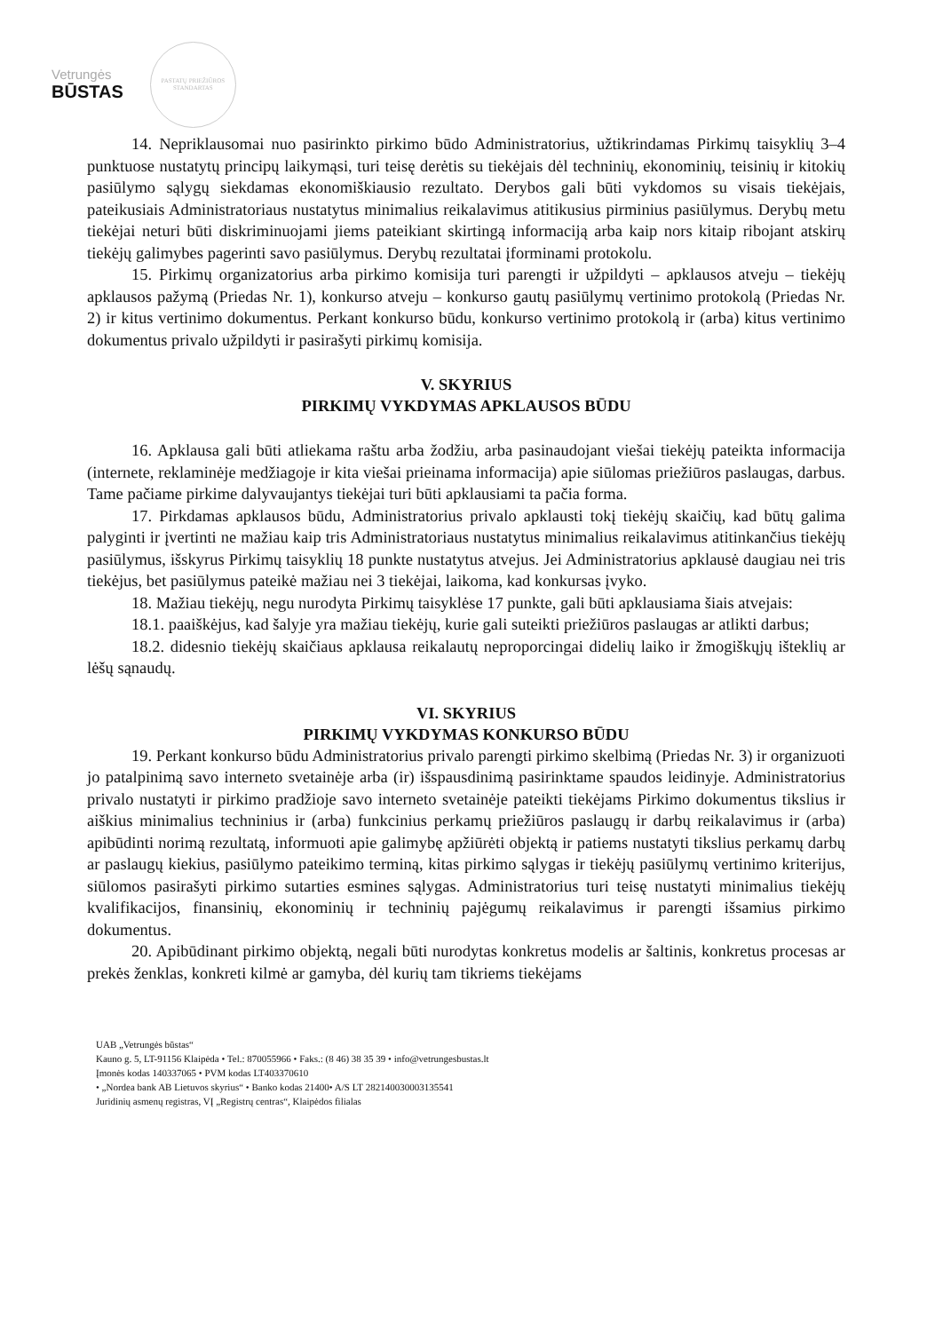Vetrungės
BŪSTAS
PASTATŲ PRIEŽIŪROS STANDARTAS
14. Nepriklausomai nuo pasirinkto pirkimo būdo Administratorius, užtikrindamas Pirkimų taisyklių 3–4 punktuose nustatytų principų laikymąsi, turi teisę derėtis su tiekėjais dėl techninių, ekonominių, teisinių ir kitokių pasiūlymo sąlygų siekdamas ekonomiškiausio rezultato. Derybos gali būti vykdomos su visais tiekėjais, pateikusiais Administratoriaus nustatytus minimalius reikalavimus atitikusius pirminius pasiūlymus. Derybų metu tiekėjai neturi būti diskriminuojami jiems pateikiant skirtingą informaciją arba kaip nors kitaip ribojant atskirų tiekėjų galimybes pagerinti savo pasiūlymus. Derybų rezultatai įforminami protokolu.
15. Pirkimų organizatorius arba pirkimo komisija turi parengti ir užpildyti – apklausos atveju – tiekėjų apklausos pažymą (Priedas Nr. 1), konkurso atveju – konkurso gautų pasiūlymų vertinimo protokolą (Priedas Nr. 2) ir kitus vertinimo dokumentus. Perkant konkurso būdu, konkurso vertinimo protokolą ir (arba) kitus vertinimo dokumentus privalo užpildyti ir pasirašyti pirkimų komisija.
V. SKYRIUS
PIRKIMŲ VYKDYMAS APKLAUSOS BŪDU
16. Apklausa gali būti atliekama raštu arba žodžiu, arba pasinaudojant viešai tiekėjų pateikta informacija (internete, reklaminėje medžiagoje ir kita viešai prieinama informacija) apie siūlomas priežiūros paslaugas, darbus. Tame pačiame pirkime dalyvaujantys tiekėjai turi būti apklausiami ta pačia forma.
17. Pirkdamas apklausos būdu, Administratorius privalo apklausti tokį tiekėjų skaičių, kad būtų galima palyginti ir įvertinti ne mažiau kaip tris Administratoriaus nustatytus minimalius reikalavimus atitinkančius tiekėjų pasiūlymus, išskyrus Pirkimų taisyklių 18 punkte nustatytus atvejus. Jei Administratorius apklausė daugiau nei tris tiekėjus, bet pasiūlymus pateikė mažiau nei 3 tiekėjai, laikoma, kad konkursas įvyko.
18. Mažiau tiekėjų, negu nurodyta Pirkimų taisyklėse 17 punkte, gali būti apklausiama šiais atvejais:
18.1. paaiškėjus, kad šalyje yra mažiau tiekėjų, kurie gali suteikti priežiūros paslaugas ar atlikti darbus;
18.2. didesnio tiekėjų skaičiaus apklausa reikalautų neproporcingai didelių laiko ir žmogiškųjų išteklių ar lėšų sąnaudų.
VI. SKYRIUS
PIRKIMŲ VYKDYMAS KONKURSO BŪDU
19. Perkant konkurso būdu Administratorius privalo parengti pirkimo skelbimą (Priedas Nr. 3) ir organizuoti jo patalpinimą savo interneto svetainėje arba (ir) išspausdinimą pasirinktame spaudos leidinyje. Administratorius privalo nustatyti ir pirkimo pradžioje savo interneto svetainėje pateikti tiekėjams Pirkimo dokumentus tikslius ir aiškius minimalius techninius ir (arba) funkcinius perkamų priežiūros paslaugų ir darbų reikalavimus ir (arba) apibūdinti norimą rezultatą, informuoti apie galimybę apžiūrėti objektą ir patiems nustatyti tikslius perkamų darbų ar paslaugų kiekius, pasiūlymo pateikimo terminą, kitas pirkimo sąlygas ir tiekėjų pasiūlymų vertinimo kriterijus, siūlomos pasirašyti pirkimo sutarties esmines sąlygas. Administratorius turi teisę nustatyti minimalius tiekėjų kvalifikacijos, finansinių, ekonominių ir techninių pajėgumų reikalavimus ir parengti išsamius pirkimo dokumentus.
20. Apibūdinant pirkimo objektą, negali būti nurodytas konkretus modelis ar šaltinis, konkretus procesas ar prekės ženklas, konkreti kilmė ar gamyba, dėl kurių tam tikriems tiekėjams
UAB „Vetrungės būstas“
Kauno g. 5, LT-91156 Klaipėda • Tel.: 870055966 • Faks.: (8 46) 38 35 39 • info@vetrungesbustas.lt
Įmonės kodas 140337065 • PVM kodas LT403370610
• „Nordea bank AB Lietuvos skyrius“ • Banko kodas 21400• A/S LT 282140030003135541
Juridinių asmenų registras, VĮ „Registrų centras“, Klaipėdos filialas